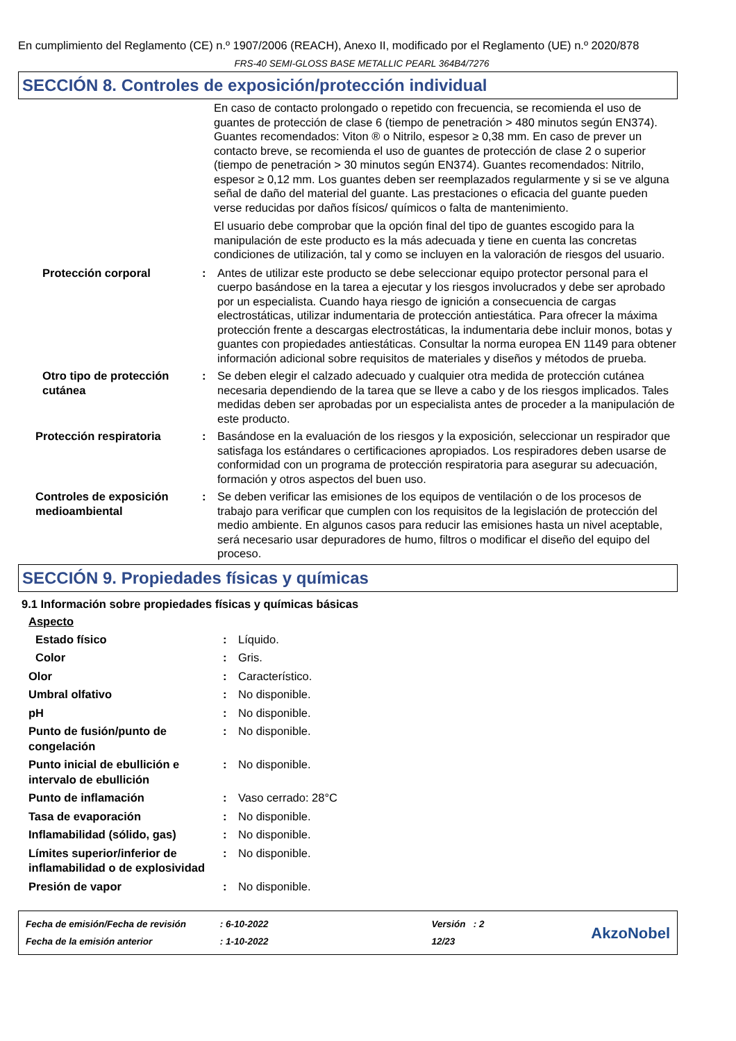En cumplimiento del Reglamento (CE) n.º 1907/2006 (REACH), Anexo II, modificado por el Reglamento (UE) n.º 2020/878
FRS-40 SEMI-GLOSS BASE METALLIC PEARL 364B4/7276
SECCIÓN 8. Controles de exposición/protección individual
En caso de contacto prolongado o repetido con frecuencia, se recomienda el uso de guantes de protección de clase 6 (tiempo de penetración > 480 minutos según EN374). Guantes recomendados: Viton ® o Nitrilo, espesor ≥ 0,38 mm. En caso de prever un contacto breve, se recomienda el uso de guantes de protección de clase 2 o superior (tiempo de penetración > 30 minutos según EN374). Guantes recomendados: Nitrilo, espesor ≥ 0,12 mm. Los guantes deben ser reemplazados regularmente y si se ve alguna señal de daño del material del guante. Las prestaciones o eficacia del guante pueden verse reducidas por daños físicos/ químicos o falta de mantenimiento.
El usuario debe comprobar que la opción final del tipo de guantes escogido para la manipulación de este producto es la más adecuada y tiene en cuenta las concretas condiciones de utilización, tal y como se incluyen en la valoración de riesgos del usuario.
Protección corporal : Antes de utilizar este producto se debe seleccionar equipo protector personal para el cuerpo basándose en la tarea a ejecutar y los riesgos involucrados y debe ser aprobado por un especialista. Cuando haya riesgo de ignición a consecuencia de cargas electrostáticas, utilizar indumentaria de protección antiestática. Para ofrecer la máxima protección frente a descargas electrostáticas, la indumentaria debe incluir monos, botas y guantes con propiedades antiestáticas. Consultar la norma europea EN 1149 para obtener información adicional sobre requisitos de materiales y diseños y métodos de prueba.
Otro tipo de protección cutánea
: Se deben elegir el calzado adecuado y cualquier otra medida de protección cutánea necesaria dependiendo de la tarea que se lleve a cabo y de los riesgos implicados. Tales medidas deben ser aprobadas por un especialista antes de proceder a la manipulación de este producto.
Protección respiratoria : Basándose en la evaluación de los riesgos y la exposición, seleccionar un respirador que satisfaga los estándares o certificaciones apropiados. Los respiradores deben usarse de conformidad con un programa de protección respiratoria para asegurar su adecuación, formación y otros aspectos del buen uso.
Controles de exposición medioambiental
: Se deben verificar las emisiones de los equipos de ventilación o de los procesos de trabajo para verificar que cumplen con los requisitos de la legislación de protección del medio ambiente. En algunos casos para reducir las emisiones hasta un nivel aceptable, será necesario usar depuradores de humo, filtros o modificar el diseño del equipo del proceso.
SECCIÓN 9. Propiedades físicas y químicas
9.1 Información sobre propiedades físicas y químicas básicas
Aspecto
Estado físico : Líquido.
Color : Gris.
Olor : Característico.
Umbral olfativo : No disponible.
pH : No disponible.
Punto de fusión/punto de congelación
: No disponible.
Punto inicial de ebullición e intervalo de ebullición
: No disponible.
Punto de inflamación : Vaso cerrado: 28°C
Tasa de evaporación : No disponible.
Inflamabilidad (sólido, gas) : No disponible.
Límites superior/inferior de inflamabilidad o de explosividad
: No disponible.
Presión de vapor : No disponible.
Fecha de emisión/Fecha de revisión
Fecha de la emisión anterior
: 6-10-2022
: 1-10-2022
Versión : 2
12/23
AkzoNobel